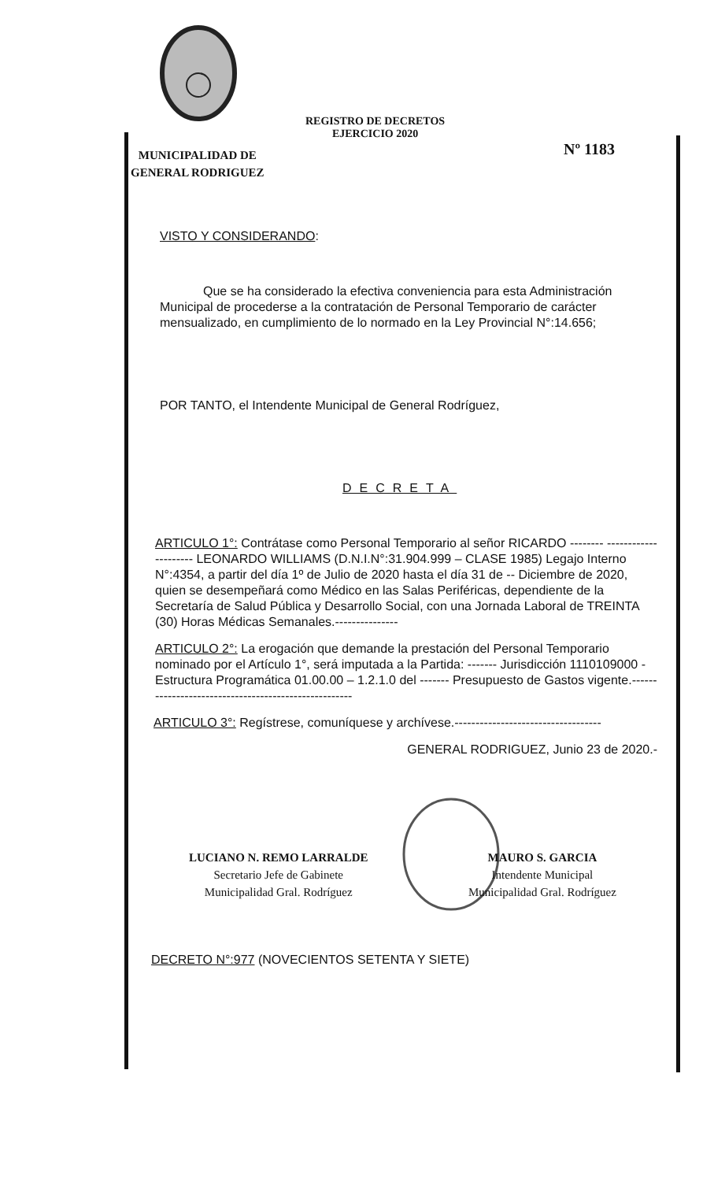REGISTRO DE DECRETOS
EJERCICIO 2020
Nº 1183
MUNICIPALIDAD DE
GENERAL RODRIGUEZ
VISTO Y CONSIDERANDO:
Que se ha considerado la efectiva conveniencia para esta Administración Municipal de procederse a la contratación de Personal Temporario de carácter mensualizado, en cumplimiento de lo normado en la Ley Provincial N°:14.656;
POR TANTO, el Intendente Municipal de General Rodríguez,
DECRETA
ARTICULO 1°: Contrátase como Personal Temporario al señor RICARDO -------- --------------------- LEONARDO WILLIAMS (D.N.I.N°:31.904.999 – CLASE 1985) Legajo Interno N°:4354, a partir del día 1º de Julio de 2020 hasta el día 31 de -- Diciembre de 2020, quien se desempeñará como Médico en las Salas Periféricas, dependiente de la Secretaría de Salud Pública y Desarrollo Social, con una Jornada Laboral de TREINTA (30) Horas Médicas Semanales.---------------
ARTICULO 2°: La erogación que demande la prestación del Personal Temporario nominado por el Artículo 1°, será imputada a la Partida: ------- Jurisdicción 1110109000 - Estructura Programática 01.00.00 – 1.2.1.0 del ------- Presupuesto de Gastos vigente.-----------------------------------------------------
ARTICULO 3°: Regístrese, comuníquese y archívese.-----------------------------------
GENERAL RODRIGUEZ, Junio 23 de 2020.-
LUCIANO N. REMO LARRALDE
Secretario Jefe de Gabinete
Municipalidad Gral. Rodríguez
MAURO S. GARCIA
Intendente Municipal
Municipalidad Gral. Rodríguez
DECRETO N°:977 (NOVECIENTOS SETENTA Y SIETE)